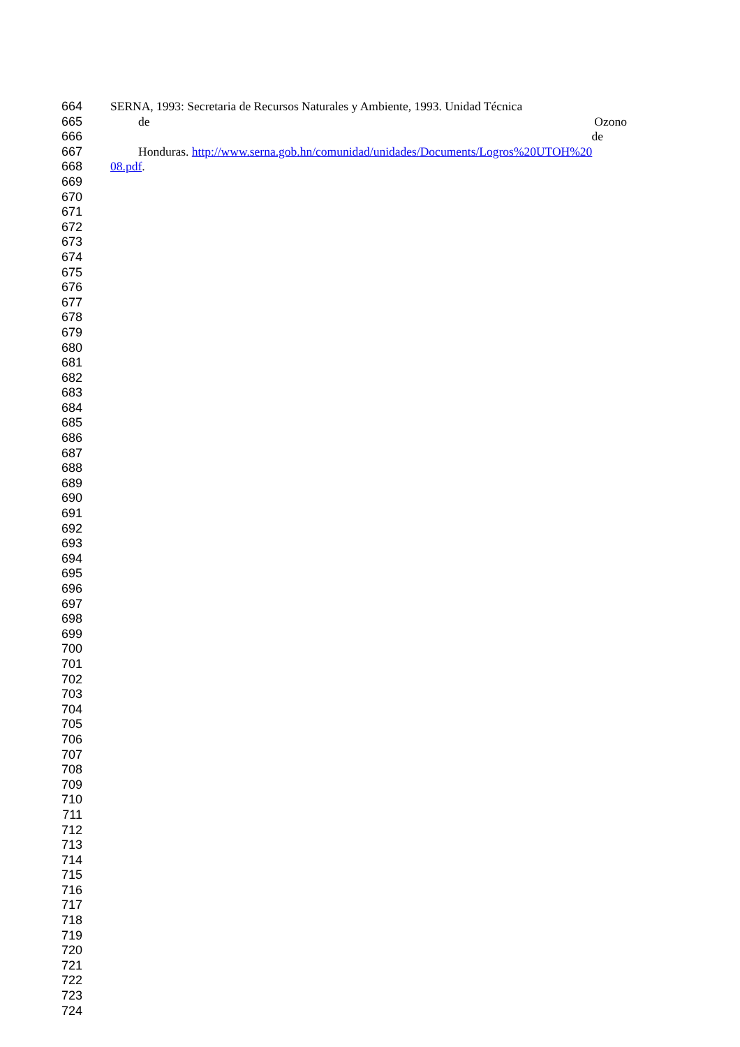664 SERNA, 1993: Secretaria de Recursos Naturales y Ambiente, 1993. Unidad Técnica
665 de Ozono
666 de
667 Honduras. http://www.serna.gob.hn/comunidad/unidades/Documents/Logros%20UTOH%20
668 08.pdf.
669
670
671
672
673
674
675
676
677
678
679
680
681
682
683
684
685
686
687
688
689
690
691
692
693
694
695
696
697
698
699
700
701
702
703
704
705
706
707
708
709
710
711
712
713
714
715
716
717
718
719
720
721
722
723
724